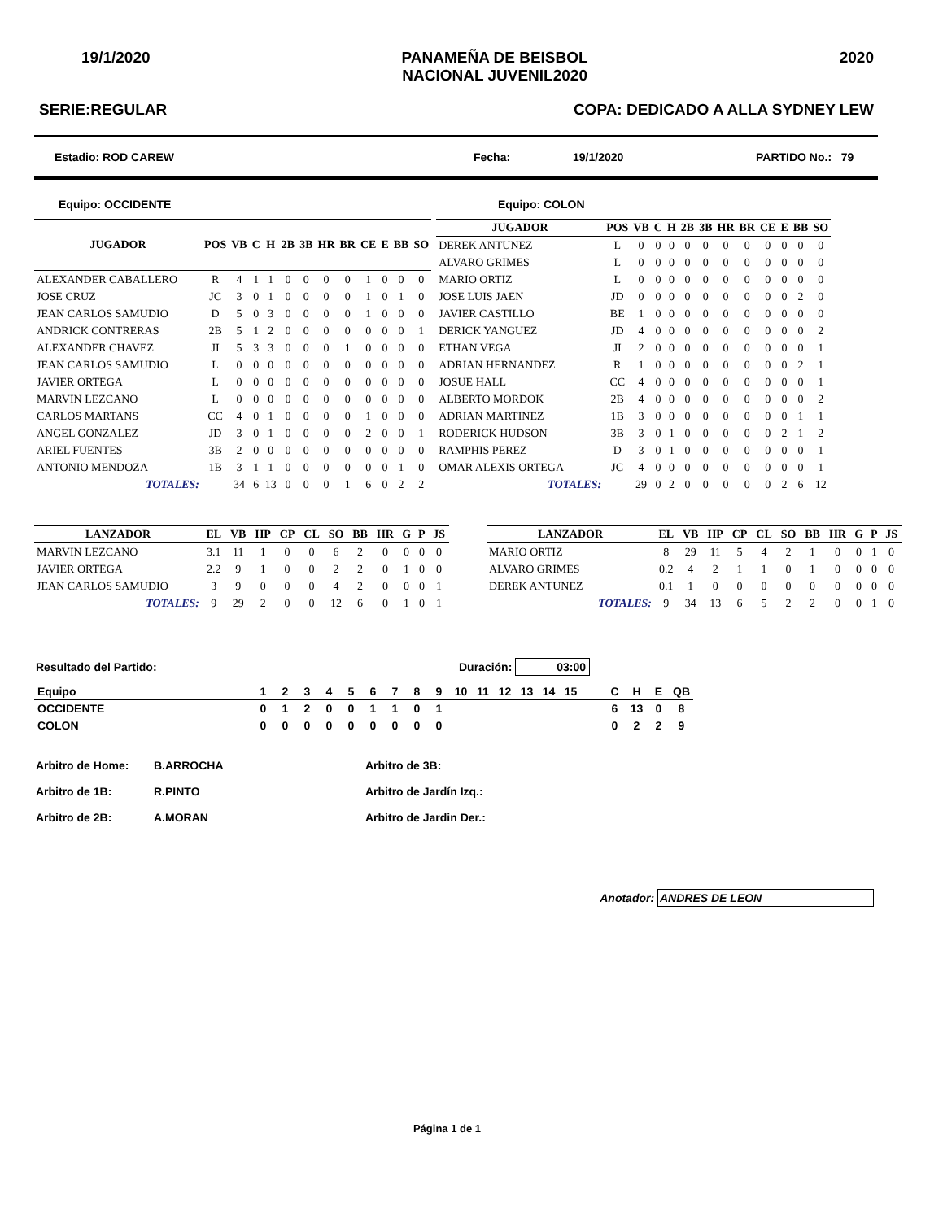19/1/2020 PANAMEÑA DE BEISBOL
NACIONAL JUVENIL2020 2020
SERIE:REGULAR COPA: DEDICADO A ALLA SYDNEY LEW
Estadio: ROD CAREW Fecha: 19/1/2020 PARTIDO No.: 79
Equipo: OCCIDENTE Equipo: COLON
| JUGADOR | POS | VB | C | H | 2B | 3B | HR | BR | CE | E | BB | SO |
| --- | --- | --- | --- | --- | --- | --- | --- | --- | --- | --- | --- | --- |
| ALEXANDER CABALLERO | R | 4 | 1 | 1 | 0 | 0 | 0 | 0 | 1 | 0 | 0 | 0 |
| JOSE CRUZ | JC | 3 | 0 | 1 | 0 | 0 | 0 | 0 | 1 | 0 | 1 | 0 |
| JEAN CARLOS SAMUDIO | D | 5 | 0 | 3 | 0 | 0 | 0 | 0 | 1 | 0 | 0 | 0 |
| ANDRICK CONTRERAS | 2B | 5 | 1 | 2 | 0 | 0 | 0 | 0 | 0 | 0 | 0 | 1 |
| ALEXANDER CHAVEZ | JI | 5 | 3 | 3 | 0 | 0 | 0 | 1 | 0 | 0 | 0 | 0 |
| JEAN CARLOS SAMUDIO | L | 0 | 0 | 0 | 0 | 0 | 0 | 0 | 0 | 0 | 0 | 0 |
| JAVIER ORTEGA | L | 0 | 0 | 0 | 0 | 0 | 0 | 0 | 0 | 0 | 0 | 0 |
| MARVIN LEZCANO | L | 0 | 0 | 0 | 0 | 0 | 0 | 0 | 0 | 0 | 0 | 0 |
| CARLOS MARTANS | CC | 4 | 0 | 1 | 0 | 0 | 0 | 0 | 1 | 0 | 0 | 0 |
| ANGEL GONZALEZ | JD | 3 | 0 | 1 | 0 | 0 | 0 | 0 | 2 | 0 | 0 | 1 |
| ARIEL FUENTES | 3B | 2 | 0 | 0 | 0 | 0 | 0 | 0 | 0 | 0 | 0 | 0 |
| ANTONIO MENDOZA | 1B | 3 | 1 | 1 | 0 | 0 | 0 | 0 | 0 | 0 | 1 | 0 |
| TOTALES: | | 34 | 6 | 13 | 0 | 0 | 0 | 1 | 6 | 0 | 2 | 2 |
| JUGADOR | POS | VB | C | H | 2B | 3B | HR | BR | CE | E | BB | SO |
| --- | --- | --- | --- | --- | --- | --- | --- | --- | --- | --- | --- | --- |
| DEREK ANTUNEZ | L | 0 | 0 | 0 | 0 | 0 | 0 | 0 | 0 | 0 | 0 | 0 |
| ALVARO GRIMES | L | 0 | 0 | 0 | 0 | 0 | 0 | 0 | 0 | 0 | 0 | 0 |
| MARIO ORTIZ | L | 0 | 0 | 0 | 0 | 0 | 0 | 0 | 0 | 0 | 0 | 0 |
| JOSE LUIS JAEN | JD | 0 | 0 | 0 | 0 | 0 | 0 | 0 | 0 | 0 | 2 | 0 |
| JAVIER CASTILLO | BE | 1 | 0 | 0 | 0 | 0 | 0 | 0 | 0 | 0 | 0 | 0 |
| DERICK YANGUEZ | JD | 4 | 0 | 0 | 0 | 0 | 0 | 0 | 0 | 0 | 0 | 2 |
| ETHAN VEGA | JI | 2 | 0 | 0 | 0 | 0 | 0 | 0 | 0 | 0 | 0 | 1 |
| ADRIAN HERNANDEZ | R | 1 | 0 | 0 | 0 | 0 | 0 | 0 | 0 | 0 | 2 | 1 |
| JOSUE HALL | CC | 4 | 0 | 0 | 0 | 0 | 0 | 0 | 0 | 0 | 0 | 1 |
| ALBERTO MORDOK | 2B | 4 | 0 | 0 | 0 | 0 | 0 | 0 | 0 | 0 | 0 | 2 |
| ADRIAN MARTINEZ | 1B | 3 | 0 | 0 | 0 | 0 | 0 | 0 | 0 | 0 | 1 | 1 |
| RODERICK HUDSON | 3B | 3 | 0 | 1 | 0 | 0 | 0 | 0 | 0 | 2 | 1 | 2 |
| RAMPHIS PEREZ | D | 3 | 0 | 1 | 0 | 0 | 0 | 0 | 0 | 0 | 0 | 1 |
| OMAR ALEXIS ORTEGA | JC | 4 | 0 | 0 | 0 | 0 | 0 | 0 | 0 | 0 | 0 | 1 |
| TOTALES: | | 29 | 0 | 2 | 0 | 0 | 0 | 0 | 0 | 2 | 6 | 12 |
| LANZADOR | EL | VB | HP | CP | CL | SO | BB | HR | G | P | JS |
| --- | --- | --- | --- | --- | --- | --- | --- | --- | --- | --- | --- |
| MARVIN LEZCANO | 3.1 | 11 | 1 | 0 | 0 | 6 | 2 | 0 | 0 | 0 | 0 |
| JAVIER ORTEGA | 2.2 | 9 | 1 | 0 | 0 | 2 | 2 | 0 | 1 | 0 | 0 |
| JEAN CARLOS SAMUDIO | 3 | 9 | 0 | 0 | 0 | 4 | 2 | 0 | 0 | 0 | 1 |
| TOTALES: | 9 | 29 | 2 | 0 | 0 | 12 | 6 | 0 | 1 | 0 | 1 |
| LANZADOR | EL | VB | HP | CP | CL | SO | BB | HR | G | P | JS |
| --- | --- | --- | --- | --- | --- | --- | --- | --- | --- | --- | --- |
| MARIO ORTIZ | 8 | 29 | 11 | 5 | 4 | 2 | 1 | 0 | 0 | 1 | 0 |
| ALVARO GRIMES | 0.2 | 4 | 2 | 1 | 1 | 0 | 1 | 0 | 0 | 0 | 0 |
| DEREK ANTUNEZ | 0.1 | 1 | 0 | 0 | 0 | 0 | 0 | 0 | 0 | 0 | 0 |
| TOTALES: | 9 | 34 | 13 | 6 | 5 | 2 | 2 | 0 | 0 | 1 | 0 |
Resultado del Partido: Duración: 03:00
| Equipo | 1 | 2 | 3 | 4 | 5 | 6 | 7 | 8 | 9 | 10 | 11 | 12 | 13 | 14 | 15 | | C | H | E | QB |
| OCCIDENTE | 0 | 1 | 2 | 0 | 0 | 1 | 1 | 0 | 1 | | | | | | | | 6 | 13 | 0 | 8 |
| COLON | 0 | 0 | 0 | 0 | 0 | 0 | 0 | 0 | 0 | | | | | | | | 0 | 2 | 2 | 9 |
Arbitro de Home: B.ARROCHA Arbitro de 3B: Arbitro de 1B: R.PINTO Arbitro de Jardín Izq.: Arbitro de 2B: A.MORAN Arbitro de Jardin Der.:
Anotador: ANDRES DE LEON
Página 1 de 1